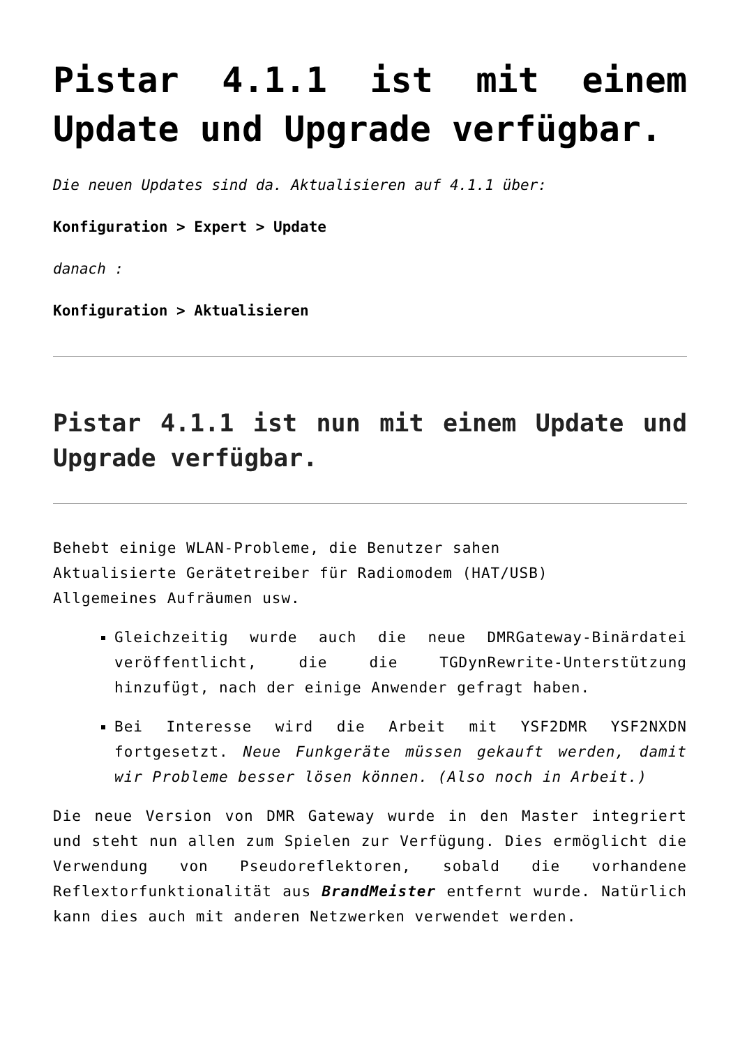Pistar 4.1.1 ist mit einem Update und Upgrade verfügbar.
Die neuen Updates sind da. Aktualisieren auf 4.1.1 über:
Konfiguration > Expert > Update
danach :
Konfiguration > Aktualisieren
Pistar 4.1.1 ist nun mit einem Update und Upgrade verfügbar.
Behebt einige WLAN-Probleme, die Benutzer sahen
Aktualisierte Gerätetreiber für Radiomodem (HAT/USB)
Allgemeines Aufräumen usw.
Gleichzeitig wurde auch die neue DMRGateway-Binärdatei veröffentlicht, die die TGDynRewrite-Unterstützung hinzufügt, nach der einige Anwender gefragt haben.
Bei Interesse wird die Arbeit mit YSF2DMR YSF2NXDN fortgesetzt. Neue Funkgeräte müssen gekauft werden, damit wir Probleme besser lösen können. (Also noch in Arbeit.)
Die neue Version von DMR Gateway wurde in den Master integriert und steht nun allen zum Spielen zur Verfügung. Dies ermöglicht die Verwendung von Pseudoreflektoren, sobald die vorhandene Reflextorfunktionalität aus BrandMeister entfernt wurde. Natürlich kann dies auch mit anderen Netzwerken verwendet werden.